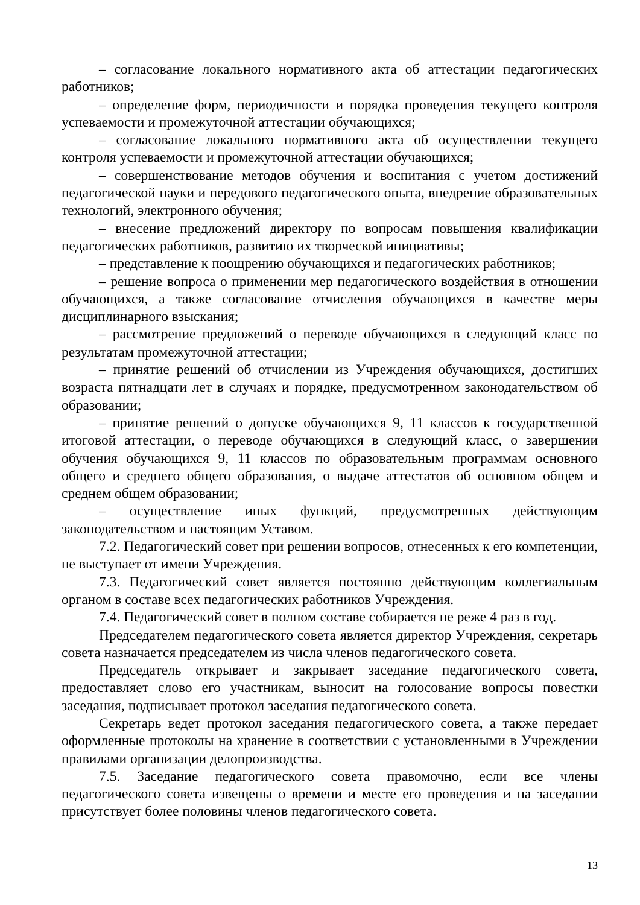– согласование локального нормативного акта об аттестации педагогических работников;
– определение форм, периодичности и порядка проведения текущего контроля успеваемости и промежуточной аттестации обучающихся;
– согласование локального нормативного акта об осуществлении текущего контроля успеваемости и промежуточной аттестации обучающихся;
– совершенствование методов обучения и воспитания с учетом достижений педагогической науки и передового педагогического опыта, внедрение образовательных технологий, электронного обучения;
– внесение предложений директору по вопросам повышения квалификации педагогических работников, развитию их творческой инициативы;
– представление к поощрению обучающихся и педагогических работников;
– решение вопроса о применении мер педагогического воздействия в отношении обучающихся, а также согласование отчисления обучающихся в качестве меры дисциплинарного взыскания;
– рассмотрение предложений о переводе обучающихся в следующий класс по результатам промежуточной аттестации;
– принятие решений об отчислении из Учреждения обучающихся, достигших возраста пятнадцати лет в случаях и порядке, предусмотренном законодательством об образовании;
– принятие решений о допуске обучающихся 9, 11 классов к государственной итоговой аттестации, о переводе обучающихся в следующий класс, о завершении обучения обучающихся 9, 11 классов по образовательным программам основного общего и среднего общего образования, о выдаче аттестатов об основном общем и среднем общем образовании;
– осуществление иных функций, предусмотренных действующим законодательством и настоящим Уставом.
7.2. Педагогический совет при решении вопросов, отнесенных к его компетенции, не выступает от имени Учреждения.
7.3. Педагогический совет является постоянно действующим коллегиальным органом в составе всех педагогических работников Учреждения.
7.4. Педагогический совет в полном составе собирается не реже 4 раз в год.
Председателем педагогического совета является директор Учреждения, секретарь совета назначается председателем из числа членов педагогического совета.
Председатель открывает и закрывает заседание педагогического совета, предоставляет слово его участникам, выносит на голосование вопросы повестки заседания, подписывает протокол заседания педагогического совета.
Секретарь ведет протокол заседания педагогического совета, а также передает оформленные протоколы на хранение в соответствии с установленными в Учреждении правилами организации делопроизводства.
7.5. Заседание педагогического совета правомочно, если все члены педагогического совета извещены о времени и месте его проведения и на заседании присутствует более половины членов педагогического совета.
13